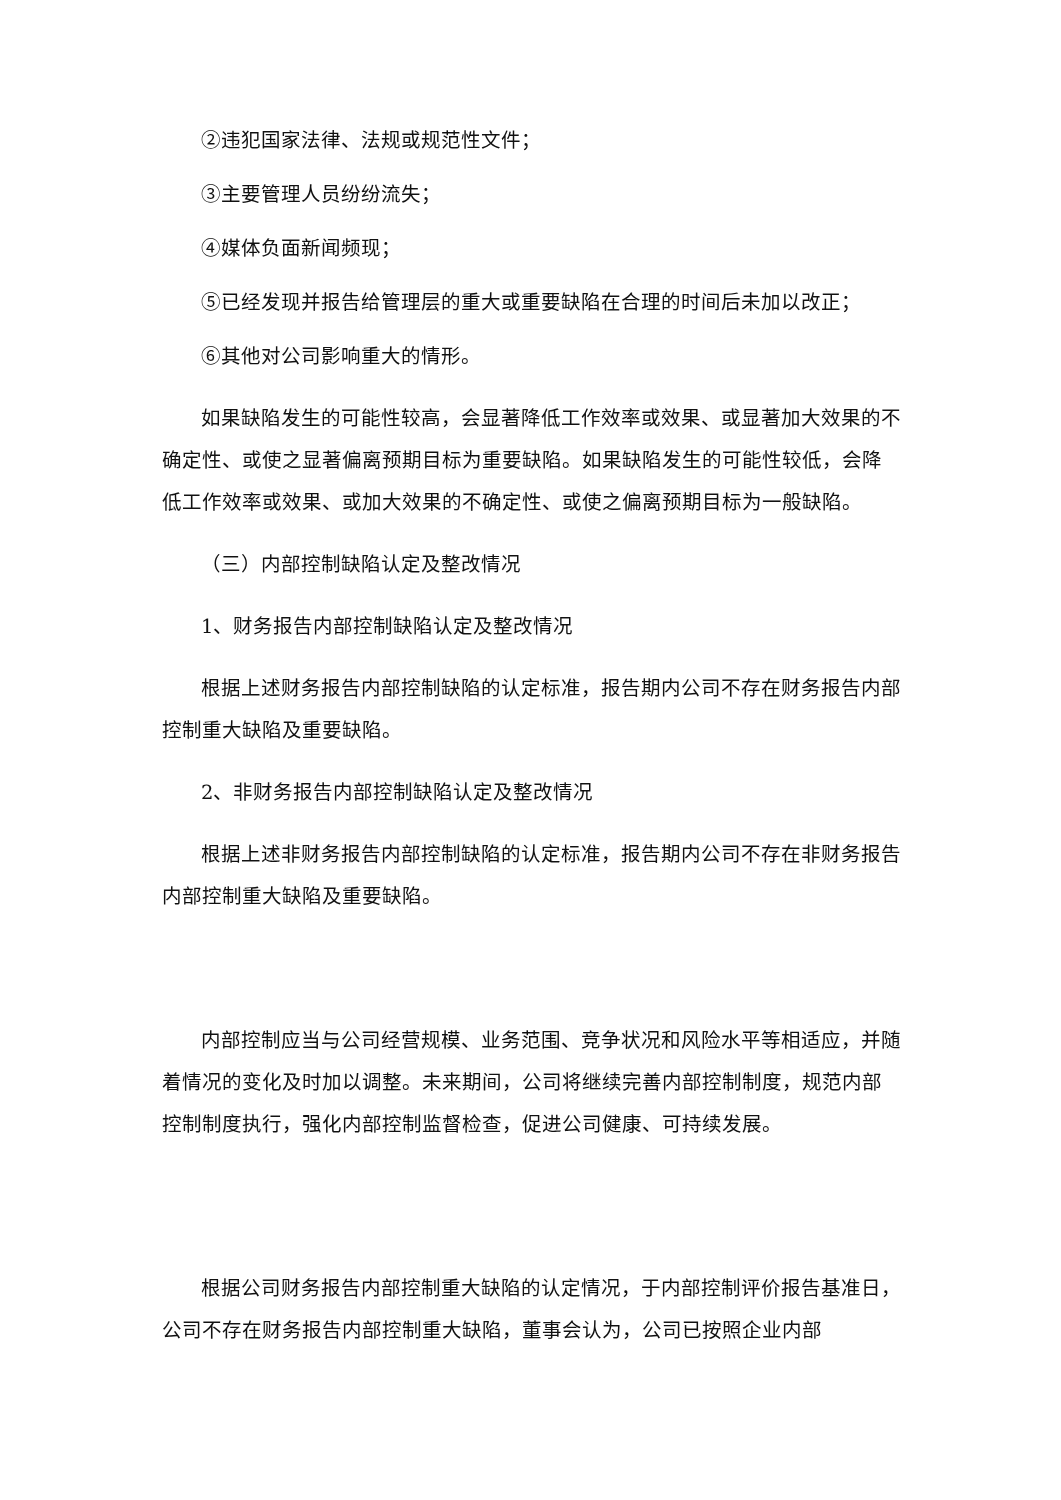②违犯国家法律、法规或规范性文件；
③主要管理人员纷纷流失；
④媒体负面新闻频现；
⑤已经发现并报告给管理层的重大或重要缺陷在合理的时间后未加以改正；
⑥其他对公司影响重大的情形。
如果缺陷发生的可能性较高，会显著降低工作效率或效果、或显著加大效果的不确定性、或使之显著偏离预期目标为重要缺陷。如果缺陷发生的可能性较低，会降低工作效率或效果、或加大效果的不确定性、或使之偏离预期目标为一般缺陷。
（三）内部控制缺陷认定及整改情况
1、财务报告内部控制缺陷认定及整改情况
根据上述财务报告内部控制缺陷的认定标准，报告期内公司不存在财务报告内部控制重大缺陷及重要缺陷。
2、非财务报告内部控制缺陷认定及整改情况
根据上述非财务报告内部控制缺陷的认定标准，报告期内公司不存在非财务报告内部控制重大缺陷及重要缺陷。
内部控制应当与公司经营规模、业务范围、竞争状况和风险水平等相适应，并随着情况的变化及时加以调整。未来期间，公司将继续完善内部控制制度，规范内部控制制度执行，强化内部控制监督检查，促进公司健康、可持续发展。
根据公司财务报告内部控制重大缺陷的认定情况，于内部控制评价报告基准日，公司不存在财务报告内部控制重大缺陷，董事会认为，公司已按照企业内部